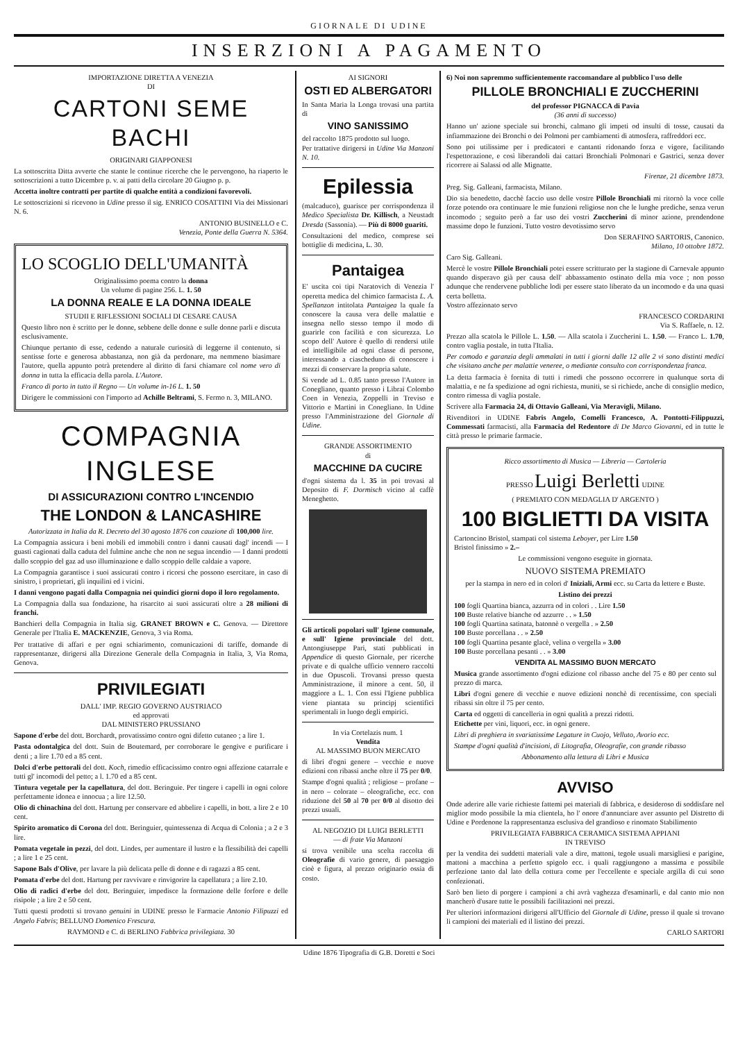GIORNALE DI UDINE
INSERZIONI A PAGAMENTO
IMPORTAZIONE DIRETTA A VENEZIA
DI
CARTONI SEME BACHI
ORIGINARI GIAPPONESI
La sottoscritta Ditta avverte che stante le continue ricerche che le pervengono, ha riaperto le sottoscrizioni a tutto Dicembre p. v. ai patti della circolare 20 Giugno p. p.
Accetta inoltre contratti per partite di qualche entità a condizioni favorevoli.
Le sottoscrizioni si ricevono in Udine presso il sig. ENRICO COSATTINI Via dei Missionari N. 6.
ANTONIO BUSINELLO e C.
Venezia, Ponte della Guerra N. 5364.
LO SCOGLIO DELL'UMANITÀ
Originalissimo poema contro la donna
Un volume di pagine 256. L. 1. 50
LA DONNA REALE E LA DONNA IDEALE
STUDII E RIFLESSIONI SOCIALI DI CESARE CAUSA
Questo libro non è scritto per le donne, sebbene delle donne e sulle donne parli e discuta esclusivamente.
Chiunque pertanto di esse, cedendo a naturale curiosità di leggerne il contenuto, si sentisse forte e generosa abbastanza, non già da perdonare, ma nemmeno biasimare l'autore, quella appunto potrà pretendere al diritto di farsi chiamare col nome vero di donna in tutta la efficacia della parola. L'Autore.
Franco di porto in tutto il Regno — Un volume in-16 L. 1. 50
Dirigere le commissioni con l'importo ad Achille Beltrami, S. Fermo n. 3, MILANO.
COMPAGNIA INGLESE
DI ASSICURAZIONI CONTRO L'INCENDIO
THE LONDON & LANCASHIRE
Autorizzata in Italia da R. Decreto del 30 agosto 1876 con cauzione di 100,000 lire.
La Compagnia assicura i beni mobili ed immobili contro i danni causati dagl' incendi — I guasti cagionati dalla caduta del fulmine anche che non ne segua incendio — I danni prodotti dallo scoppio del gaz ad uso illuminazione e dallo scoppio delle caldaie a vapore.
La Compagnia garantisce i suoi assicurati contro i ricorsi che possono esercitare, in caso di sinistro, i proprietari, gli inquilini ed i vicini.
I danni vengono pagati dalla Compagnia nei quindici giorni dopo il loro regolamento.
La Compagnia dalla sua fondazione, ha risarcito ai suoi assicurati oltre a 28 milioni di franchi.
Banchieri della Compagnia in Italia sig. GRANET BROWN e C. Genova. — Direttore Generale per l'Italia E. MACKENZIE, Genova, 3 via Roma.
Per trattative di affari e per ogni schiarimento, comunicazioni di tariffe, domande di rappresentanze, dirigersi alla Direzione Generale della Compagnia in Italia, 3, Via Roma, Genova.
PRIVILEGIATI
DALL' IMP. REGIO GOVERNO AUSTRIACO
ed approvati
DAL MINISTERO PRUSSIANO
Sapone d'erbe del dott. Borchardt, provatissimo contro ogni difetto cutaneo ; a lire 1.
Pasta odontalgica del dott. Suin de Boutemard, per corroborare le gengive e purificare i denti ; a lire 1.70 ed a 85 cent.
Dolci d'erbe pettorali del dott. Koch, rimedio efficacissimo contro ogni affezione catarrale e tutti gl' incomodi del petto; a l. 1.70 ed a 85 cent.
Tintura vegetale per la capellatura, del dott. Beringuie. Per tingere i capelli in ogni colore perfettamente idonea e innocua ; a lire 12.50.
Olio di chinachina del dott. Hartung per conservare ed abbelire i capelli, in bott. a lire 2 e 10 cent.
Spirito aromatico di Corona del dott. Beringuier, quintessenza di Acqua di Colonia ; a 2 e 3 lire.
Pomata vegetale in pezzi, del dott. Lindes, per aumentare il lustro e la flessibilità dei capelli ; a lire 1 e 25 cent.
Sapone Bals d'Olive, per lavare la più delicata pelle di donne e di ragazzi a 85 cent.
Pomata d'erbe del dott. Hartung per ravvivare e rinvigorire la capellatura ; a lire 2.10.
Olio di radici d'erbe del dott. Beringuier, impedisce la formazione delle forfore e delle risipole ; a lire 2 e 50 cent.
Tutti questi prodotti si trovano genuini in UDINE presso le Farmacie Antonio Filipuzzi ed Angelo Fabris; BELLUNO Domenico Frescura.
RAYMOND e C. di BERLINO Fabbrica privilegiata. 30
AI SIGNORI
OSTI ED ALBERGATORI
In Santa Maria la Longa trovasi una partita di
VINO SANISSIMO
del raccolto 1875 prodotto sul luogo.
Per trattative dirigersi in Udine Via Manzoni N. 10.
Epilessia
(malcaduco), guarisce per corrispondenza il Medico Specialista Dr. Killisch, a Neustadt Dresda (Sassonia). — Più di 8000 guariti.
Consultazioni del medico, comprese sei bottiglie di medicina, L. 30.
Pantaigea
E' uscita coi tipi Naratovich di Venezia l' operetta medica del chimico farmacista L. A. Spellanzon intitolata Pantaigea la quale fa conoscere la causa vera delle malattie e insegna nello stesso tempo il modo di guarirle con facilità e con sicurezza. Lo scopo dell' Autore è quello di rendersi utile ed intelligibile ad ogni classe di persone, interessando a ciascheduno di conoscere i mezzi di conservare la propria salute.
Si vende ad L. 0.85 tanto presso l'Autore in Conegliano, quanto presso i Librai Colombo Coen in Venezia, Zoppelli in Treviso e Vittorio e Martini in Conegliano. In Udine presso l'Amministrazione del Giornale di Udine.
GRANDE ASSORTIMENTO
di
MACCHINE DA CUCIRE
d'ogni sistema da l. 35 in poi trovasi al Deposito di F. Dormisch vicino al caffè Meneghetto.
Gli articoli popolari sull' Igiene comunale, e sull' Igiene provinciale del dott. Antongiuseppe Pari, stati pubblicati in Appendice di questo Giornale, per ricerche private e di qualche ufficio vennero raccolti in due Opuscoli. Trovansi presso questa Amministrazione, il minore a cent. 50, il maggiore a L. 1. Con essi l'Igiene pubblica viene piantata su principj scientifici sperimentali in luogo degli empirici.
In via Cortelazis num. 1
Vendita
AL MASSIMO BUON MERCATO
di libri d'ogni genere – vecchie e nuove edizioni con ribassi anche oltre il 75 per 0/0.
Stampe d'ogni qualità ; religiose – profane – in nero – colorate – oleografiche, ecc. con riduzione del 50 al 70 per 0/0 al disotto dei prezzi usuali.
AL NEGOZIO DI LUIGI BERLETTI
— di frate Via Manzoni
si trova venibile una scelta raccolta di Oleografie di vario genere, di paesaggio cioè e figura, al prezzo originario ossia di costo.
6) Noi non sapremmo sufficientemente raccomandare al pubblico l'uso delle
PILLOLE BRONCHIALI E ZUCCHERINI
del professor PIGNACCA di Pavia
(36 anni di successo)
Hanno un' azione speciale sui bronchi, calmano gli impeti od insulti di tosse, causati da infiammazione dei Bronchi o dei Polmoni per cambiamenti di atmosfera, raffreddori ecc.
Sono poi utilissime per i predicatori e cantanti ridonando forza e vigore, facilitando l'espettorazione, e così liberandoli dai cattari Bronchiali Polmonari e Gastrici, senza dover ricorrere ai Salassi od alle Mignatte.
Firenze, 21 dicembre 1873.
Preg. Sig. Galleani, farmacista, Milano.
Dio sia benedetto, dacchè faccio uso delle vostre Pillole Bronchiali mi ritornò la voce colle forze potendo ora continuare le mie funzioni religiose non che le lunghe prediche, senza verun incomodo ; seguito però a far uso dei vostri Zuccherini di minor azione, prendendone massime dopo le funzioni. Tutto vostro devotissimo servo
Don SERAFINO SARTORIS, Canonico.
Milano, 10 ottobre 1872.
Caro Sig. Galleani.
Mercè le vostre Pillole Bronchiali potei essere scritturato per la stagione di Carnevale appunto quando disperavo già per causa dell' abbassamento ostinato della mia voce ; non posso adunque che rendervene pubbliche lodi per essere stato liberato da un incomodo e da una quasi certa bolletta.
Vostro affezionato servo
FRANCESCO CORDARINI
Via S. Raffaele, n. 12.
Prezzo alla scatola le Pillole L. 1.50. — Alla scatola i Zuccherini L. 1.50. — Franco L. 1.70, contro vaglia postale, in tutta l'Italia.
Per comodo e garanzia degli ammalati in tutti i giorni dalle 12 alle 2 vi sono distinti medici che visitano anche per malattie veneree, o mediante consulto con corrispondenza franca.
La detta farmacia è fornita di tutti i rimedi che possono occorrere in qualunque sorta di malattia, e ne fa spedizione ad ogni richiesta, muniti, se si richiede, anche di consiglio medico, contro rimessa di vaglia postale.
Scrivere alla Farmacia 24, di Ottavio Galleani, Via Meravigli, Milano.
Rivenditori in UDINE Fabris Angelo, Comelli Francesco, A. Pontotti-Filippuzzi, Commessati farmacisti, alla Farmacia del Redentore di De Marco Giovanni, ed in tutte le città presso le primarie farmacie.
Ricco assortimento di Musica — Libreria — Cartoleria
PRESSO Luigi Berletti UDINE
( PREMIATO CON MEDAGLIA D' ARGENTO )
100 BIGLIETTI DA VISITA
Cartoncino Bristol, stampati col sistema Leboyer, per Lire 1.50
Bristol finissimo » 2.–
Le commissioni vengono eseguite in giornata.
NUOVO SISTEMA PREMIATO
per la stampa in nero ed in colori d' Iniziali, Armi ecc. su Carta da lettere e Buste.
Listino dei prezzi
100 fogli Quartina bianca, azzurra od in colori . . Lire 1.50
100 Buste relative bianche od azzurre . . » 1.50
100 fogli Quartina satinata, batonnè o vergella . » 2.50
100 Buste porcellana . . » 2.50
100 fogli Quartina pesante glacè, velina o vergella » 3.00
100 Buste porcellana pesanti . . » 3.00
VENDITA AL MASSIMO BUON MERCATO
Musica grande assortimento d'ogni edizione col ribasso anche del 75 e 80 per cento sul prezzo di marca.
Libri d'ogni genere di vecchie e nuove edizioni nonchè di recentissime, con speciali ribassi sin oltre il 75 per cento.
Carta ed oggetti di cancelleria in ogni qualità a prezzi ridotti.
Etichette per vini, liquori, ecc. in ogni genere.
Libri di preghiera in svariatissime Legature in Cuojo, Velluto, Avorio ecc.
Stampe d'ogni qualità d'incisioni, di Litografia, Oleografie, con grande ribasso
Abbonamento alla lettura di Libri e Musica
AVVISO
Onde aderire alle varie richieste fattemi pei materiali di fabbrica, e desideroso di soddisfare nel miglior modo possibile la mia clientela, ho l' onore d'annunciare aver assunto pel Distretto di Udine e Pordenone la rappresentanza esclusiva del grandioso e rinomato Stabilimento
PRIVILEGIATA FABBRICA CERAMICA SISTEMA APPIANI
IN TREVISO
per la vendita dei suddetti materiali vale a dire, mattoni, tegole usuali marsigliesi e parigine, mattoni a macchina a perfetto spigolo ecc. i quali raggiungono a massima e possibile perfezione tanto dal lato della cottura come per l'eccellente e speciale argilla di cui sono confezionati.
Sarò ben lieto di porgere i campioni a chi avrà vaghezza d'esaminarli, e dal canto mio non mancherò d'usare tutte le possibili facilitazioni nei prezzi.
Per ulteriori informazioni dirigersi all'Ufficio del Giornale di Udine, presso il quale si trovano li campioni dei materiali ed il listino dei prezzi.
CARLO SARTORI
Udine 1876 Tipografia di G.B. Doretti e Soci